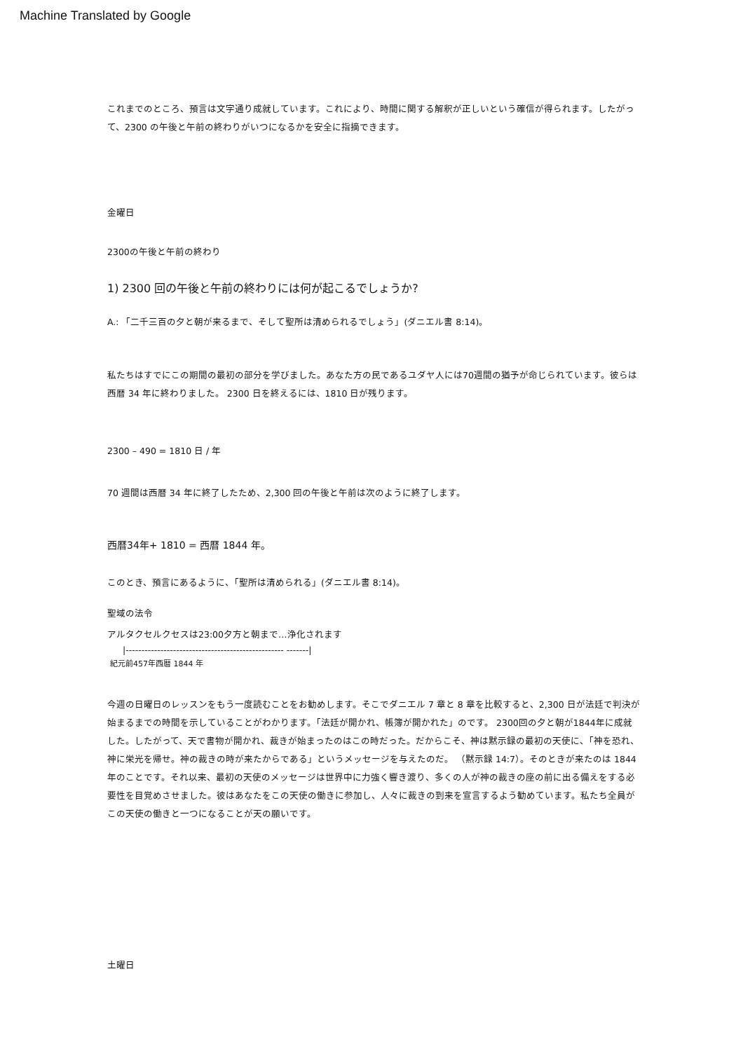Machine Translated by Google
これまでのところ、預言は文字通り成就しています。これにより、時間に関する解釈が正しいという確信が得られます。したがって、2300 の午後と午前の終わりがいつになるかを安全に指摘できます。
金曜日
2300の午後と午前の終わり
1) 2300 回の午後と午前の終わりには何が起こるでしょうか?
A.: 「二千三百の夕と朝が来るまで、そして聖所は清められるでしょう」(ダニエル書 8:14)。
私たちはすでにこの期間の最初の部分を学びました。あなた方の民であるユダヤ人には70週間の猶予が命じられています。彼らは西暦 34 年に終わりました。 2300 日を終えるには、1810 日が残ります。
2300 – 490 = 1810 日 / 年
70 週間は西暦 34 年に終了したため、2,300 回の午後と午前は次のように終了します。
西暦34年+ 1810 = 西暦 1844 年。
このとき、預言にあるように、「聖所は清められる」(ダニエル書 8:14)。
聖域の法令
アルタクセルクセスは23:00夕方と朝まで…浄化されます
|-------------------------------------------------- -------|
紀元前457年西暦 1844 年
今週の日曜日のレッスンをもう一度読むことをお勧めします。そこでダニエル 7 章と 8 章を比較すると、2,300 日が法廷で判決が始まるまでの時間を示していることがわかります。「法廷が開かれ、帳簿が開かれた」のです。 2300回の夕と朝が1844年に成就した。したがって、天で書物が開かれ、裁きが始まったのはこの時だった。だからこそ、神は黙示録の最初の天使に、「神を恐れ、神に栄光を帰せ。神の裁きの時が来たからである」というメッセージを与えたのだ。 （黙示録 14:7）。そのときが来たのは 1844 年のことです。それ以来、最初の天使のメッセージは世界中に力強く響き渡り、多くの人が神の裁きの座の前に出る備えをする必要性を目覚めさせました。彼はあなたをこの天使の働きに参加し、人々に裁きの到来を宣言するよう勧めています。私たち全員がこの天使の働きと一つになることが天の願いです。
土曜日